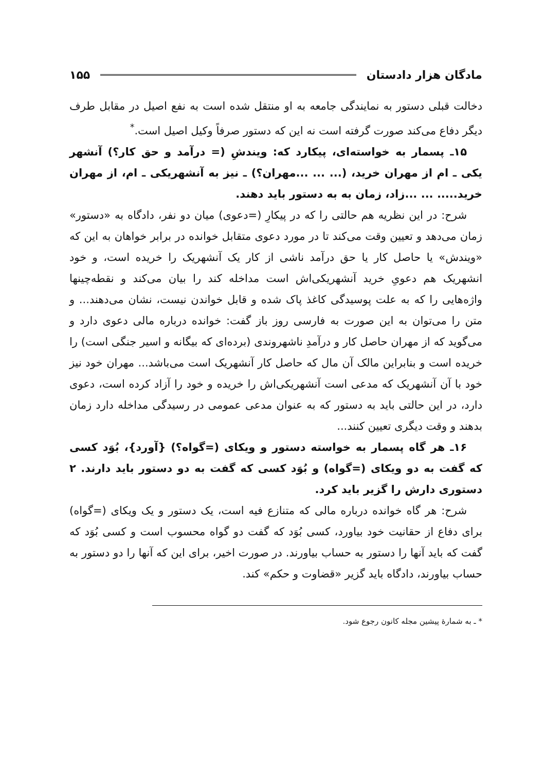مادگان هزار دادستان ۱۵۵
دخالت قبلی دستور به نمایندگی جامعه به او منتقل شده است به نفع اصیل در مقابل طرف دیگر دفاع می‌کند صورت گرفته است نه این که دستور صرفاً وکیل اصیل است.<sup>*</sup>
۱۵ـ پسمار به خواسته‌ای، پیکارد که: ویندشِ (= درآمد و حق کار؟) آنشهر یکی ـ ام از مهران خرید، (... ... ...مهران؟) ـ نیز به آنشهریکی ـ ام، از مهران خرید..... ... ...زاد، زمان به به دستور باید دهند.
شرح: در این نظریه هم حالتی را که در پیکارِ (=دعوی) میان دو نفر، دادگاه به «دستور» زمان می‌دهد و تعیین وقت می‌کند تا در مورد دعوی متقابل خوانده در برابر خواهان به این که «ویندش» یا حاصل کار یا حق درآمد ناشی از کار یک آنشهریک را خریده است، و خود انشهریک هم دعویِ خرید آنشهریکی‌اش است مداخله کند را بیان می‌کند و نقطه‌چینها واژه‌هایی را که به علت پوسیدگی کاغذ پاک شده و قابل خواندن نیست، نشان می‌دهند... و متن را می‌توان به این صورت به فارسی روز باز گفت: خوانده درباره مالی دعوی دارد و می‌گوید که از مهران حاصل کار و درآمدِ ناشهروندی (برده‌ای که بیگانه و اسیر جنگی است) را خریده است و بنابراین مالک آن مال که حاصل کار آنشهریک است می‌باشد... مهران خود نیز خود با آن آنشهریک که مدعی است آنشهریکی‌اش را خریده و خود را آزاد کرده است، دعوی دارد، در این حالتی باید به دستور که به عنوان مدعی عمومی در رسیدگی مداخله دارد زمان بدهند و وقت دیگری تعیین کنند...
۱۶ـ هر گاه پسمار به خواسته دستور و ویکای (=گواه؟) {آورد}، بُوَد کسی که گفت به دو ویکای (=گواه) و بُوَد کسی که گفت به دو دستور باید دارند. ۲ دستوری دارش را گزیر باید کرد.
شرح: هر گاه خوانده درباره مالی که متنازع فیه است، یک دستور و یک ویکای (=گواه) برای دفاع از حقانیت خود بیاورد، کسی بُوَد که گفت دو گواه محسوب است و کسی بُوَد که گفت که باید آنها را دستور به حساب بیاورند. در صورت اخیر، برای این که آنها را دو دستور به حساب بیاورند، دادگاه باید گزیر «قضاوت و حکم» کند.
* ـ به شمارهٔ پیشین مجله کانون رجوع شود.